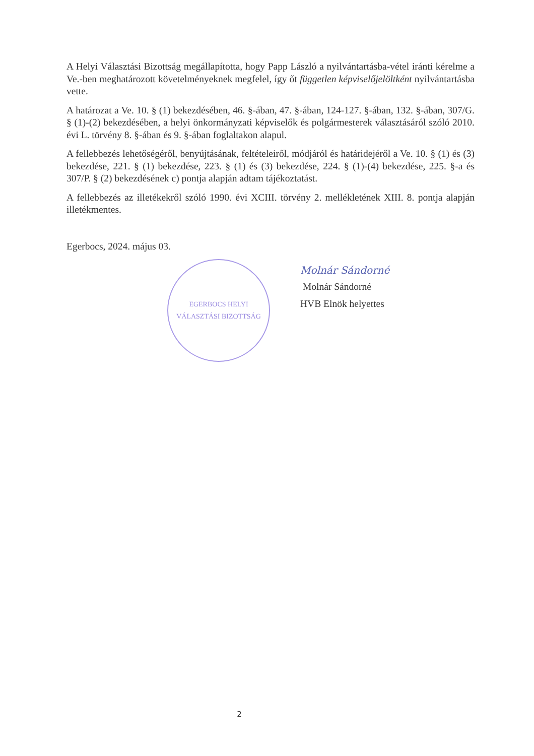A Helyi Választási Bizottság megállapította, hogy Papp László a nyilvántartásba-vétel iránti kérelme a Ve.-ben meghatározott követelményeknek megfelel, így őt független képviselőjelöltként nyilvántartásba vette.
A határozat a Ve. 10. § (1) bekezdésében, 46. §-ában, 47. §-ában, 124-127. §-ában, 132. §-ában, 307/G. § (1)-(2) bekezdésében, a helyi önkormányzati képviselők és polgármesterek választásáról szóló 2010. évi L. törvény 8. §-ában és 9. §-ában foglaltakon alapul.
A fellebbezés lehetőségéről, benyújtásának, feltételeiről, módjáról és határidejéről a Ve. 10. § (1) és (3) bekezdése, 221. § (1) bekezdése, 223. § (1) és (3) bekezdése, 224. § (1)-(4) bekezdése, 225. §-a és 307/P. § (2) bekezdésének c) pontja alapján adtam tájékoztatást.
A fellebbezés az illetékekről szóló 1990. évi XCIII. törvény 2. mellékletének XIII. 8. pontja alapján illetékmentes.
Egerbocs, 2024. május 03.
EGERBOCS HELYI VÁLASZTÁSI BIZOTTSÁG
Molnár Sándorné
Molnár Sándorné
HVB Elnök helyettes
2